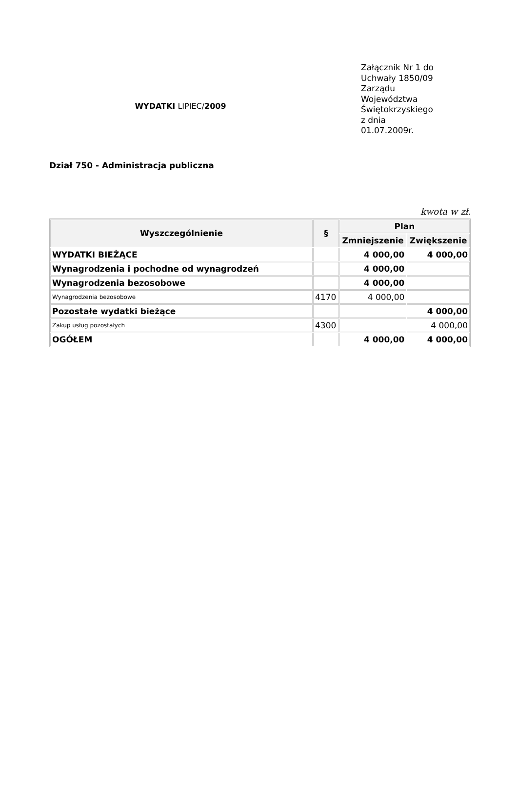WYDATKI LIPIEC/2009
Załącznik Nr 1 do Uchwały 1850/09 Zarządu Województwa Świętokrzyskiego z dnia 01.07.2009r.
Dział 750 - Administracja publiczna
kwota w zł.
| Wyszczególnienie | § | Plan | |
| --- | --- | --- | --- |
| | | Zmniejszenie | Zwiększenie |
| WYDATKI BIEŻĄCE | | 4 000,00 | 4 000,00 |
| Wynagrodzenia i pochodne od wynagrodzeń | | 4 000,00 | |
| Wynagrodzenia bezosobowe | | 4 000,00 | |
| Wynagrodzenia bezosobowe | 4170 | 4 000,00 | |
| Pozostałe wydatki bieżące | | | 4 000,00 |
| Zakup usług pozostałych | 4300 | | 4 000,00 |
| OGÓŁEM | | 4 000,00 | 4 000,00 |